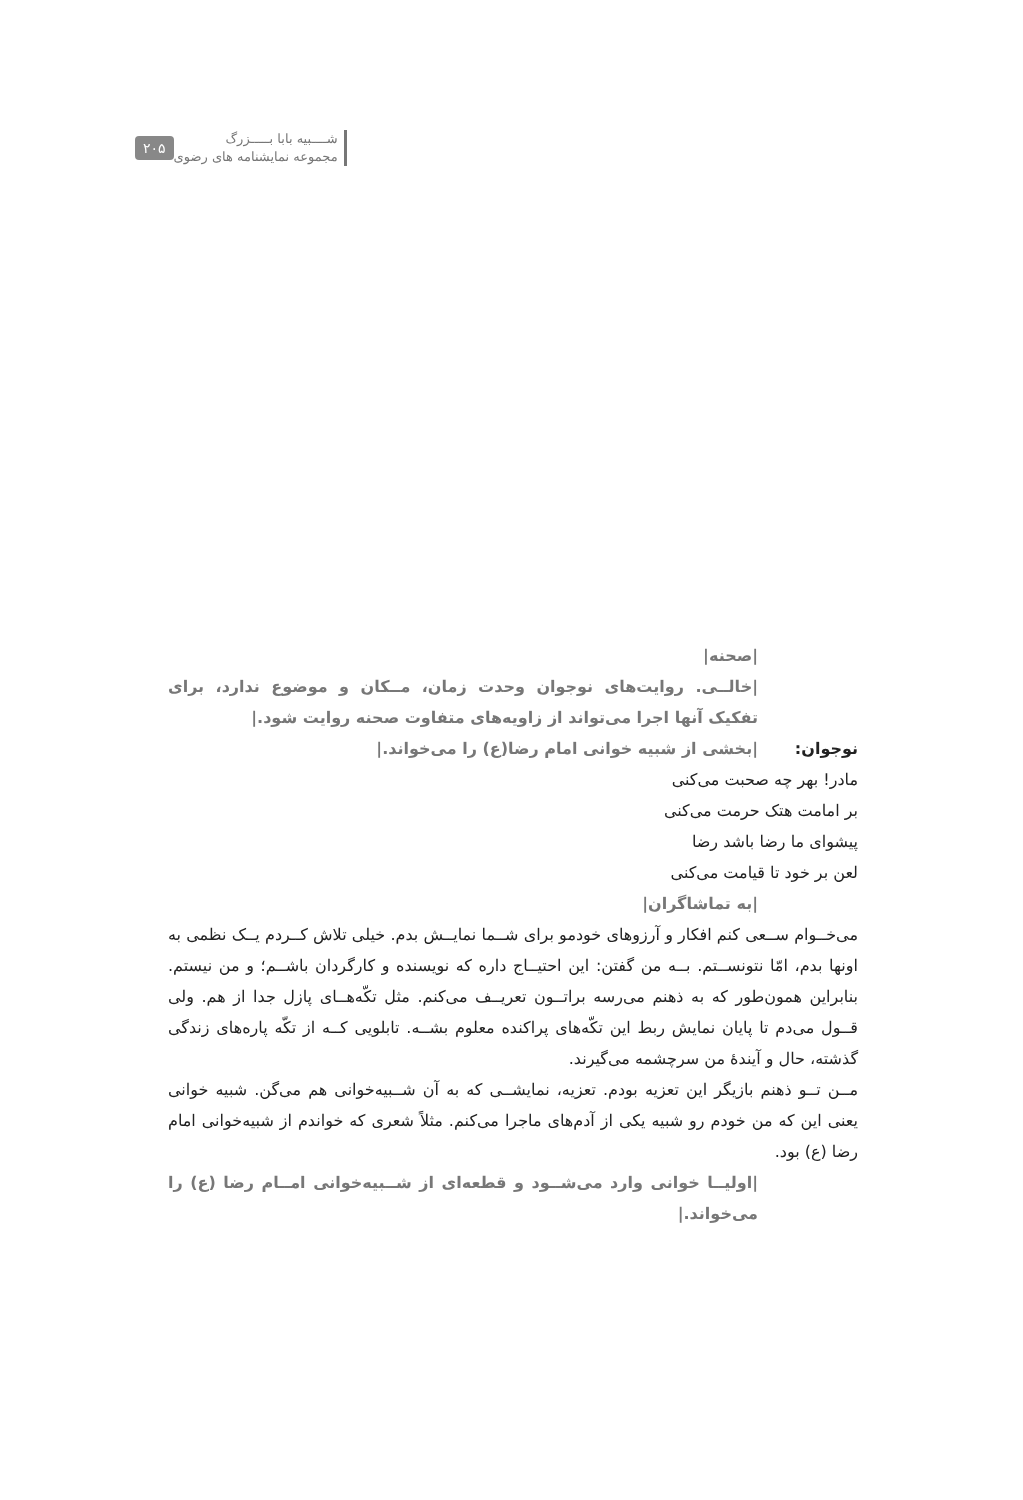شــــبیه بابا بـــــزرگ
مجموعه نمایشنامه های رضوی
۲۰۵
|صحنه|
|خالــی. روایت‌های نوجوان وحدت زمان، مــکان و موضوع ندارد، برای تفکیک آنها اجرا می‌تواند از زاویه‌های متفاوت صحنه روایت شود.|
نوجوان: |بخشی از شبیه خوانی امام رضا(ع) را می‌خواند.|
مادر! بهر چه صحبت می‌کنی
بر امامت هتک حرمت می‌کنی
پیشوای ما رضا باشد رضا
لعن بر خود تا قیامت می‌کنی
|به تماشاگران|
می‌خــوام ســعی کنم افکار و آرزوهای خودمو برای شــما نمایــش بدم. خیلی تلاش کــردم یــک نظمی به اونها بدم، امّا نتونســتم. بــه من گفتن: این احتیــاج داره که نویسنده و کارگردان باشــم؛ و من نیستم. بنابراین همون‌طور که به ذهنم می‌رسه براتــون تعریــف می‌کنم. مثل تکّه‌هــای پازل جدا از هم. ولی قــول می‌دم تا پایان نمایش ربط این تکّه‌های پراکنده معلوم بشــه. تابلویی کــه از تکّه پاره‌های زندگی گذشته، حال و آیندهٔ من سرچشمه می‌گیرند.
مــن تــو ذهنم بازیگر این تعزیه بودم. تعزیه، نمایشــی که به آن شــبیه‌خوانی هم می‌گن. شبیه خوانی یعنی این که من خودم رو شبیه یکی از آدم‌های ماجرا می‌کنم. مثلاً شعری که خواندم از شبیه‌خوانی امام رضا (ع) بود.
|اولیــا خوانی وارد می‌شــود و قطعه‌ای از شــبیه‌خوانی امــام رضا (ع) را می‌خواند.|